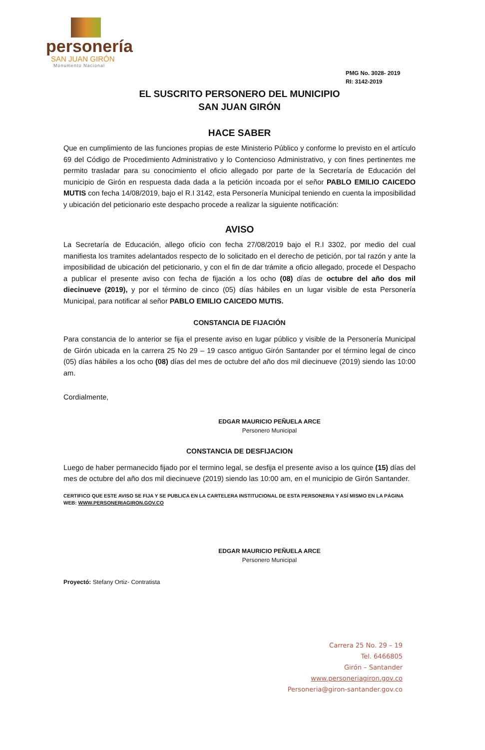personería
SAN JUAN GIRÓN
Monumento Nacional
PMG No. 3028- 2019
RI: 3142-2019
EL SUSCRITO PERSONERO DEL MUNICIPIO
SAN JUAN GIRÓN
HACE SABER
Que en cumplimiento de las funciones propias de este Ministerio Público y conforme lo previsto en el artículo 69 del Código de Procedimiento Administrativo y lo Contencioso Administrativo, y con fines pertinentes me permito trasladar para su conocimiento el oficio allegado por parte de la Secretaría de Educación del municipio de Girón en respuesta dada dada a la petición incoada por el señor PABLO EMILIO CAICEDO MUTIS con fecha 14/08/2019, bajo el R.I 3142, esta Personería Municipal teniendo en cuenta la imposibilidad y ubicación del peticionario este despacho procede a realizar la siguiente notificación:
AVISO
La Secretaría de Educación, allego oficio con fecha 27/08/2019 bajo el R.I 3302, por medio del cual manifiesta los tramites adelantados respecto de lo solicitado en el derecho de petición, por tal razón y ante la imposibilidad de ubicación del peticionario, y con el fin de dar trámite a oficio allegado, procede el Despacho a publicar el presente aviso con fecha de fijación a los ocho (08) días de octubre del año dos mil diecinueve (2019), y por el término de cinco (05) días hábiles en un lugar visible de esta Personería Municipal, para notificar al señor PABLO EMILIO CAICEDO MUTIS.
CONSTANCIA DE FIJACIÓN
Para constancia de lo anterior se fija el presente aviso en lugar público y visible de la Personería Municipal de Girón ubicada en la carrera 25 No 29 – 19 casco antiguo Girón Santander por el término legal de cinco (05) días hábiles a los ocho (08) días del mes de octubre del año dos mil diecinueve (2019) siendo las 10:00 am.
Cordialmente,
EDGAR MAURICIO PEÑUELA ARCE
Personero Municipal
CONSTANCIA DE DESFIJACION
Luego de haber permanecido fijado por el termino legal, se desfija el presente aviso a los quince (15) días del mes de octubre del año dos mil diecinueve (2019) siendo las 10:00 am, en el municipio de Girón Santander.
CERTIFICO QUE ESTE AVISO SE FIJA Y SE PUBLICA EN LA CARTELERA INSTITUCIONAL DE ESTA PERSONERIA Y ASÍ MISMO EN LA PÁGINA WEB: WWW.PERSONERIAGIRON.GOV.CO
EDGAR MAURICIO PEÑUELA ARCE
Personero Municipal
Proyectó: Stefany Ortiz- Contratista
Carrera 25 No. 29 – 19
Tel. 6466805
Girón – Santander
www.personeriagiron.gov.co
Personeria@giron-santander.gov.co